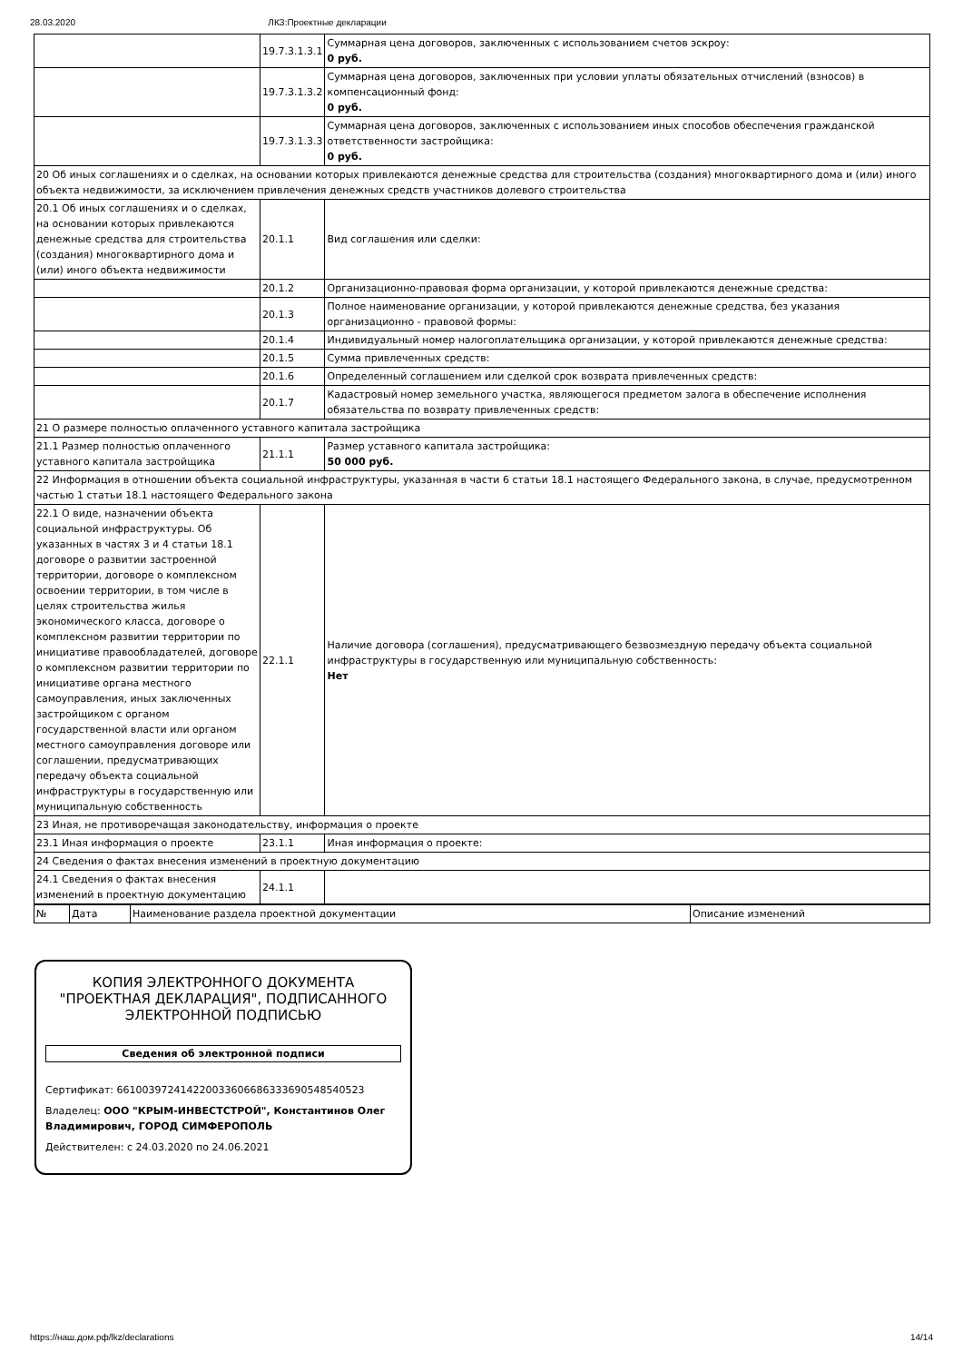28.03.2020 ЛКЗ:Проектные декларации
| | 19.7.3.1.3.1 | Суммарная цена договоров, заключенных с использованием счетов эскроу: 0 руб. |
| | 19.7.3.1.3.2 | Суммарная цена договоров, заключенных при условии уплаты обязательных отчислений (взносов) в компенсационный фонд: 0 руб. |
| | 19.7.3.1.3.3 | Суммарная цена договоров, заключенных с использованием иных способов обеспечения гражданской ответственности застройщика: 0 руб. |
| 20 Об иных соглашениях и о сделках, на основании которых привлекаются денежные средства для строительства (создания) многоквартирного дома и (или) иного объекта недвижимости, за исключением привлечения денежных средств участников долевого строительства | | |
| 20.1 Об иных соглашениях и о сделках, на основании которых привлекаются денежные средства для строительства (создания) многоквартирного дома и (или) иного объекта недвижимости | 20.1.1 | Вид соглашения или сделки: |
| | 20.1.2 | Организационно-правовая форма организации, у которой привлекаются денежные средства: |
| | 20.1.3 | Полное наименование организации, у которой привлекаются денежные средства, без указания организационно - правовой формы: |
| | 20.1.4 | Индивидуальный номер налогоплательщика организации, у которой привлекаются денежные средства: |
| | 20.1.5 | Сумма привлеченных средств: |
| | 20.1.6 | Определенный соглашением или сделкой срок возврата привлеченных средств: |
| | 20.1.7 | Кадастровый номер земельного участка, являющегося предметом залога в обеспечение исполнения обязательства по возврату привлеченных средств: |
| 21 О размере полностью оплаченного уставного капитала застройщика | | |
| 21.1 Размер полностью оплаченного уставного капитала застройщика | 21.1.1 | Размер уставного капитала застройщика: 50 000 руб. |
| 22 Информация в отношении объекта социальной инфраструктуры, указанная в части 6 статьи 18.1 настоящего Федерального закона, в случае, предусмотренном частью 1 статьи 18.1 настоящего Федерального закона | | |
| 22.1 О виде, назначении объекта социальной инфраструктуры. Об указанных в частях 3 и 4 статьи 18.1 договоре о развитии застроенной территории, договоре о комплексном освоении территории, в том числе в целях строительства жилья экономического класса, договоре о комплексном развитии территории по инициативе правообладателей, договоре о комплексном развитии территории по инициативе органа местного самоуправления, иных заключенных застройщиком с органом государственной власти или органом местного самоуправления договоре или соглашении, предусматривающих передачу объекта социальной инфраструктуры в государственную или муниципальную собственность | 22.1.1 | Наличие договора (соглашения), предусматривающего безвозмездную передачу объекта социальной инфраструктуры в государственную или муниципальную собственность: Нет |
| 23 Иная, не противоречащая законодательству, информация о проекте | | |
| 23.1 Иная информация о проекте | 23.1.1 | Иная информация о проекте: |
| 24 Сведения о фактах внесения изменений в проектную документацию | | |
| 24.1 Сведения о фактах внесения изменений в проектную документацию | 24.1.1 | |
| № | Дата | Наименование раздела проектной документации | Описание изменений |
КОПИЯ ЭЛЕКТРОННОГО ДОКУМЕНТА "ПРОЕКТНАЯ ДЕКЛАРАЦИЯ", ПОДПИСАННОГО ЭЛЕКТРОННОЙ ПОДПИСЬЮ
Сведения об электронной подписи
Сертификат: 661003972414220033606686333690548540523
Владелец: ООО "КРЫМ-ИНВЕСТСТРОЙ", Константинов Олег Владимирович, ГОРОД СИМФЕРОПОЛЬ
Действителен: с 24.03.2020 по 24.06.2021
https://наш.дом.рф/lkz/declarations 14/14